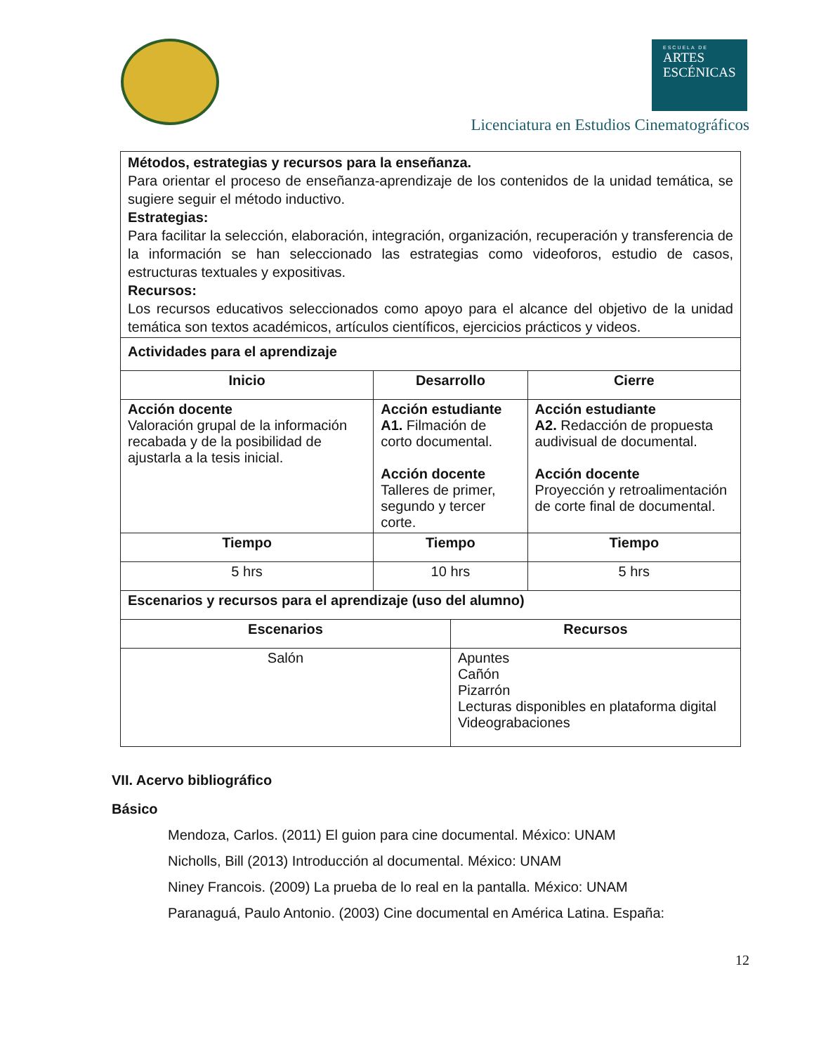ESCUELA DE
ARTES
ESCÉNICAS
Licenciatura en Estudios Cinematográficos
| Métodos, estrategias y recursos para la enseñanza. Para orientar el proceso de enseñanza-aprendizaje de los contenidos de la unidad temática, se sugiere seguir el método inductivo. Estrategias: Para facilitar la selección, elaboración, integración, organización, recuperación y transferencia de la información se han seleccionado las estrategias como videoforos, estudio de casos, estructuras textuales y expositivas. Recursos: Los recursos educativos seleccionados como apoyo para el alcance del objetivo de la unidad temática son textos académicos, artículos científicos, ejercicios prácticos y videos. | | | |
| Actividades para el aprendizaje | | | |
| Inicio | Desarrollo | | Cierre |
| Acción docente Valoración grupal de la información recabada y de la posibilidad de ajustarla a la tesis inicial. | Acción estudiante A1. Filmación de corto documental. Acción docente Talleres de primer, segundo y tercer corte. | | Acción estudiante A2. Redacción de propuesta audivisual de documental. Acción docente Proyección y retroalimentación de corte final de documental. |
| Tiempo | Tiempo | | Tiempo |
| 5 hrs | 10 hrs | | 5 hrs |
| Escenarios y recursos para el aprendizaje (uso del alumno) | | | |
| Escenarios | | Recursos | |
| Salón | | Apuntes Cañón Pizarrón Lecturas disponibles en plataforma digital Videograbaciones | |
VII. Acervo bibliográfico
Básico
Mendoza, Carlos. (2011) El guion para cine documental. México: UNAM
Nicholls, Bill (2013) Introducción al documental. México: UNAM
Niney Francois. (2009) La prueba de lo real en la pantalla. México: UNAM
Paranaguá, Paulo Antonio. (2003) Cine documental en América Latina. España:
12